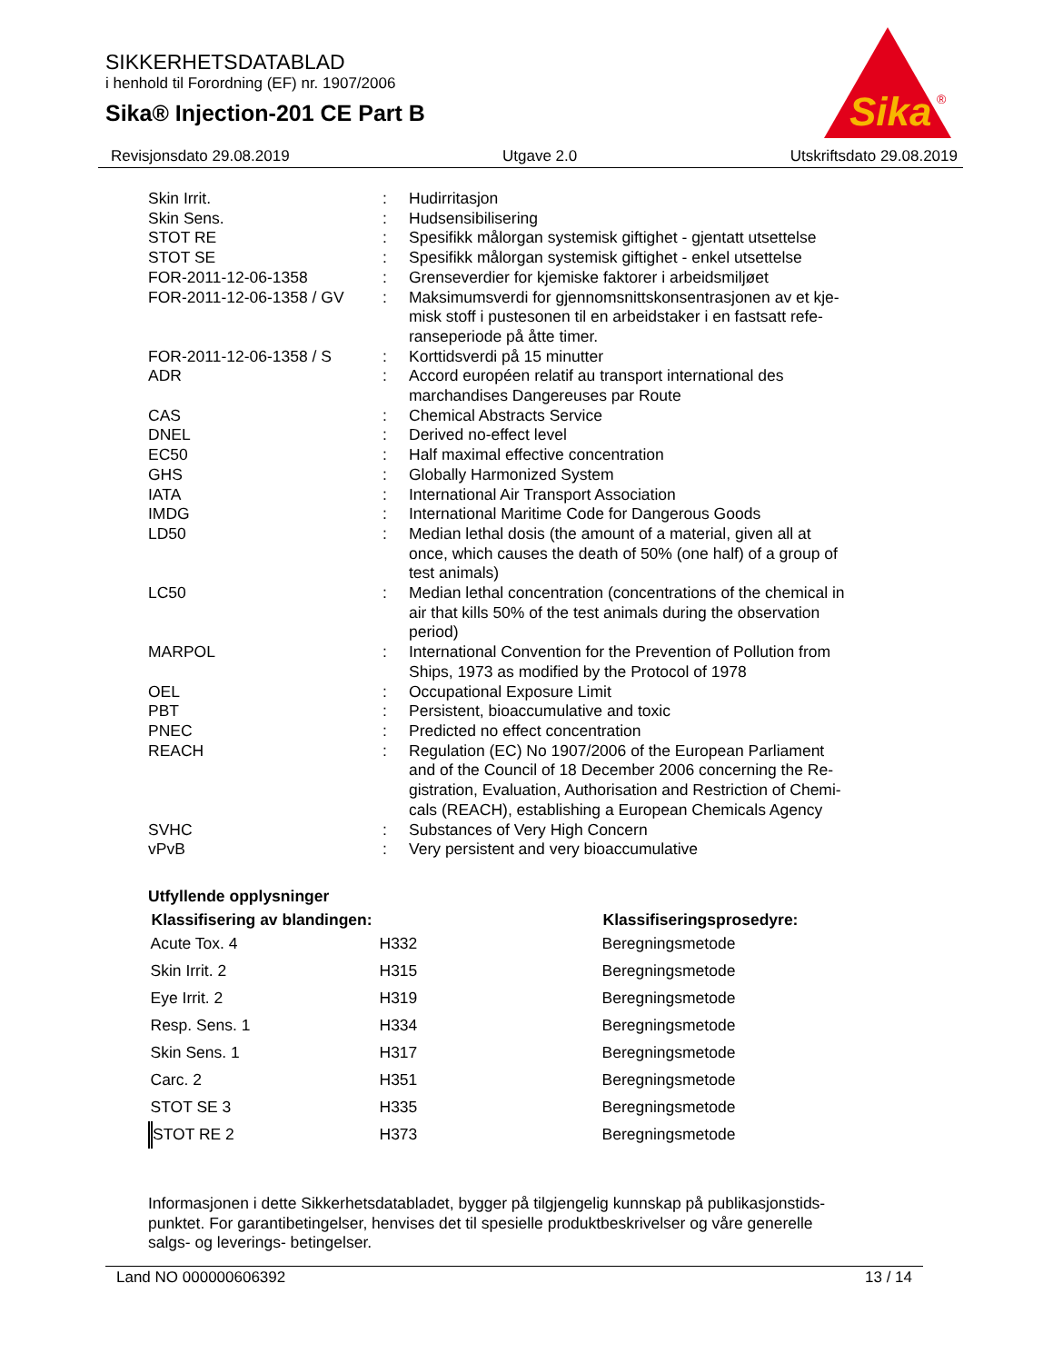SIKKERHETSDATABLAD
i henhold til Forordning (EF) nr. 1907/2006
Sika® Injection-201 CE Part B
Sika
®
Revisjonsdato 29.08.2019 Utgave 2.0 Utskriftsdato 29.08.2019
| Skin Irrit. | : | Hudirritasjon |
| Skin Sens. | : | Hudsensibilisering |
| STOT RE | : | Spesifikk målorgan systemisk giftighet - gjentatt utsettelse |
| STOT SE | : | Spesifikk målorgan systemisk giftighet - enkel utsettelse |
| FOR-2011-12-06-1358 | : | Grenseverdier for kjemiske faktorer i arbeidsmiljøet |
| FOR-2011-12-06-1358 / GV | : | Maksimumsverdi for gjennomsnittskonsentrasjonen av et kje- misk stoff i pustesonen til en arbeidstaker i en fastsatt refe- ranseperiode på åtte timer. |
| FOR-2011-12-06-1358 / S | : | Korttidsverdi på 15 minutter |
| ADR | : | Accord européen relatif au transport international des marchandises Dangereuses par Route |
| CAS | : | Chemical Abstracts Service |
| DNEL | : | Derived no-effect level |
| EC50 | : | Half maximal effective concentration |
| GHS | : | Globally Harmonized System |
| IATA | : | International Air Transport Association |
| IMDG | : | International Maritime Code for Dangerous Goods |
| LD50 | : | Median lethal dosis (the amount of a material, given all at once, which causes the death of 50% (one half) of a group of test animals) |
| LC50 | : | Median lethal concentration (concentrations of the chemical in air that kills 50% of the test animals during the observation period) |
| MARPOL | : | International Convention for the Prevention of Pollution from Ships, 1973 as modified by the Protocol of 1978 |
| OEL | : | Occupational Exposure Limit |
| PBT | : | Persistent, bioaccumulative and toxic |
| PNEC | : | Predicted no effect concentration |
| REACH | : | Regulation (EC) No 1907/2006 of the European Parliament and of the Council of 18 December 2006 concerning the Re- gistration, Evaluation, Authorisation and Restriction of Chemi- cals (REACH), establishing a European Chemicals Agency |
| SVHC | : | Substances of Very High Concern |
| vPvB | : | Very persistent and very bioaccumulative |
Utfyllende opplysninger
| Klassifisering av blandingen: | | Klassifiseringsprosedyre: |
| --- | --- | --- |
| Acute Tox. 4 | H332 | Beregningsmetode |
| Skin Irrit. 2 | H315 | Beregningsmetode |
| Eye Irrit. 2 | H319 | Beregningsmetode |
| Resp. Sens. 1 | H334 | Beregningsmetode |
| Skin Sens. 1 | H317 | Beregningsmetode |
| Carc. 2 | H351 | Beregningsmetode |
| STOT SE 3 | H335 | Beregningsmetode |
| STOT RE 2 | H373 | Beregningsmetode |
Informasjonen i dette Sikkerhetsdatabladet, bygger på tilgjengelig kunnskap på publikasjonstids-
punktet. For garantibetingelser, henvises det til spesielle produktbeskrivelser og våre generelle
salgs- og leverings- betingelser.
Land NO 000000606392 13 / 14